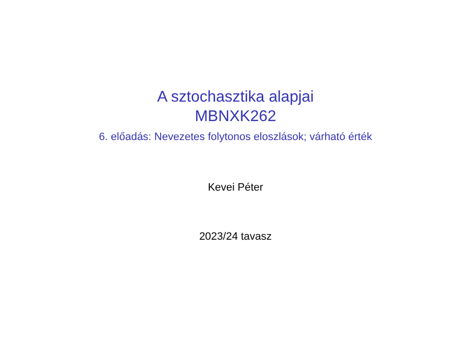A sztochasztika alapjai
MBNXK262
6. előadás: Nevezetes folytonos eloszlások; várható érték
Kevei Péter
2023/24 tavasz